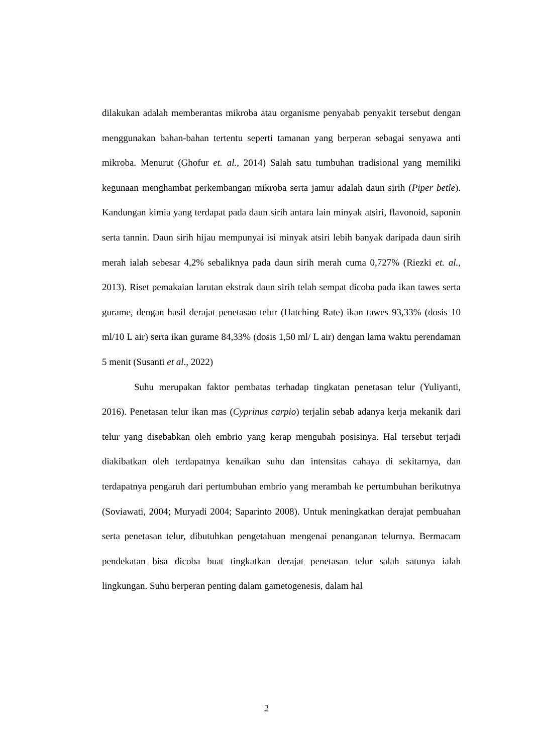dilakukan adalah memberantas mikroba atau organisme penyabab penyakit tersebut dengan menggunakan bahan-bahan tertentu seperti tamanan yang berperan sebagai senyawa anti mikroba. Menurut (Ghofur et. al., 2014) Salah satu tumbuhan tradisional yang memiliki kegunaan menghambat perkembangan mikroba serta jamur adalah daun sirih (Piper betle). Kandungan kimia yang terdapat pada daun sirih antara lain minyak atsiri, flavonoid, saponin serta tannin. Daun sirih hijau mempunyai isi minyak atsiri lebih banyak daripada daun sirih merah ialah sebesar 4,2% sebaliknya pada daun sirih merah cuma 0,727% (Riezki et. al., 2013). Riset pemakaian larutan ekstrak daun sirih telah sempat dicoba pada ikan tawes serta gurame, dengan hasil derajat penetasan telur (Hatching Rate) ikan tawes 93,33% (dosis 10 ml/10 L air) serta ikan gurame 84,33% (dosis 1,50 ml/ L air) dengan lama waktu perendaman 5 menit (Susanti et al., 2022)
Suhu merupakan faktor pembatas terhadap tingkatan penetasan telur (Yuliyanti, 2016). Penetasan telur ikan mas (Cyprinus carpio) terjalin sebab adanya kerja mekanik dari telur yang disebabkan oleh embrio yang kerap mengubah posisinya. Hal tersebut terjadi diakibatkan oleh terdapatnya kenaikan suhu dan intensitas cahaya di sekitarnya, dan terdapatnya pengaruh dari pertumbuhan embrio yang merambah ke pertumbuhan berikutnya (Soviawati, 2004; Muryadi 2004; Saparinto 2008). Untuk meningkatkan derajat pembuahan serta penetasan telur, dibutuhkan pengetahuan mengenai penanganan telurnya. Bermacam pendekatan bisa dicoba buat tingkatkan derajat penetasan telur salah satunya ialah lingkungan. Suhu berperan penting dalam gametogenesis, dalam hal
2